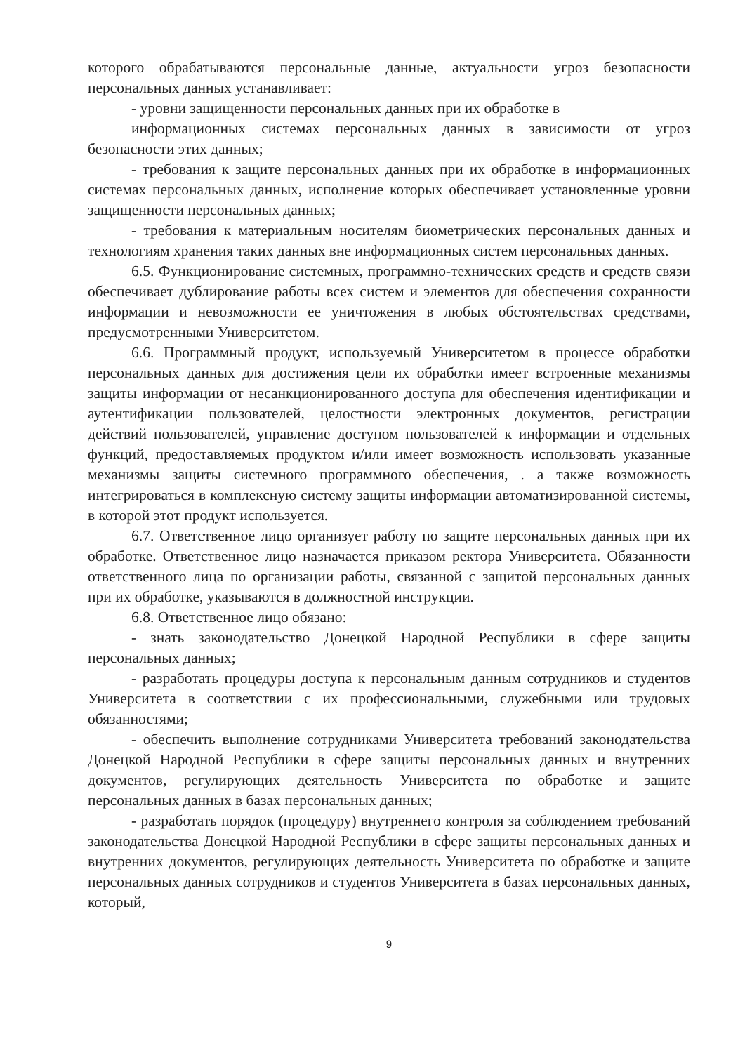которого обрабатываются персональные данные, актуальности угроз безопасности персональных данных устанавливает:
- уровни защищенности персональных данных при их обработке в
информационных системах персональных данных в зависимости от угроз безопасности этих данных;
- требования к защите персональных данных при их обработке в информационных системах персональных данных, исполнение которых обеспечивает установленные уровни защищенности персональных данных;
- требования к материальным носителям биометрических персональных данных и технологиям хранения таких данных вне информационных систем персональных данных.
6.5. Функционирование системных, программно-технических средств и средств связи обеспечивает дублирование работы всех систем и элементов для обеспечения сохранности информации и невозможности ее уничтожения в любых обстоятельствах средствами, предусмотренными Университетом.
6.6. Программный продукт, используемый Университетом в процессе обработки персональных данных для достижения цели их обработки имеет встроенные механизмы защиты информации от несанкционированного доступа для обеспечения идентификации и аутентификации пользователей, целостности электронных документов, регистрации действий пользователей, управление доступом пользователей к информации и отдельных функций, предоставляемых продуктом и/или имеет возможность использовать указанные механизмы защиты системного программного обеспечения, . а также возможность интегрироваться в комплексную систему защиты информации автоматизированной системы, в которой этот продукт используется.
6.7. Ответственное лицо организует работу по защите персональных данных при их обработке. Ответственное лицо назначается приказом ректора Университета. Обязанности ответственного лица по организации работы, связанной с защитой персональных данных при их обработке, указываются в должностной инструкции.
6.8. Ответственное лицо обязано:
- знать законодательство Донецкой Народной Республики в сфере защиты персональных данных;
- разработать процедуры доступа к персональным данным сотрудников и студентов Университета в соответствии с их профессиональными, служебными или трудовых обязанностями;
- обеспечить выполнение сотрудниками Университета требований законодательства Донецкой Народной Республики в сфере защиты персональных данных и внутренних документов, регулирующих деятельность Университета по обработке и защите персональных данных в базах персональных данных;
- разработать порядок (процедуру) внутреннего контроля за соблюдением требований законодательства Донецкой Народной Республики в сфере защиты персональных данных и внутренних документов, регулирующих деятельность Университета по обработке и защите персональных данных сотрудников и студентов Университета в базах персональных данных, который,
9